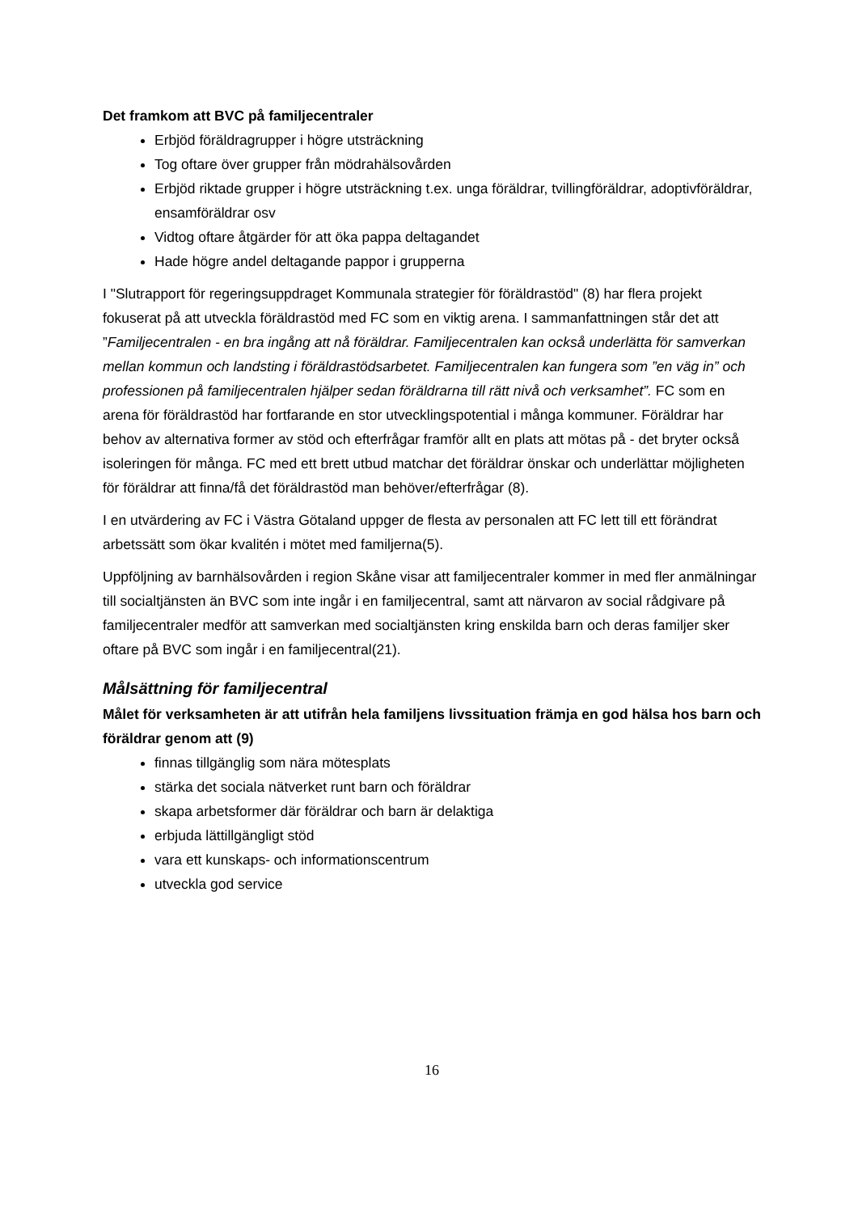Det framkom att BVC på familjecentraler
Erbjöd föräldragrupper i högre utsträckning
Tog oftare över grupper från mödrahälsovården
Erbjöd riktade grupper i högre utsträckning t.ex. unga föräldrar, tvillingföräldrar, adoptivföräldrar, ensamföräldrar osv
Vidtog oftare åtgärder för att öka pappa deltagandet
Hade högre andel deltagande pappor i grupperna
I "Slutrapport för regeringsuppdraget Kommunala strategier för föräldrastöd" (8) har flera projekt fokuserat på att utveckla föräldrastöd med FC som en viktig arena. I sammanfattningen står det att ”Familjecentralen - en bra ingång att nå föräldrar. Familjecentralen kan också underlätta för samverkan mellan kommun och landsting i föräldrastödsarbetet. Familjecentralen kan fungera som ”en väg in” och professionen på familjecentralen hjälper sedan föräldrarna till rätt nivå och verksamhet”. FC som en arena för föräldrastöd har fortfarande en stor utvecklingspotential i många kommuner. Föräldrar har behov av alternativa former av stöd och efterfrågar framför allt en plats att mötas på - det bryter också isoleringen för många. FC med ett brett utbud matchar det föräldrar önskar och underlättar möjligheten för föräldrar att finna/få det föräldrastöd man behöver/efterfrågar (8).
I en utvärdering av FC i Västra Götaland uppger de flesta av personalen att FC lett till ett förändrat arbetssätt som ökar kvalitén i mötet med familjerna(5).
Uppföljning av barnhälsovården i region Skåne visar att familjecentraler kommer in med fler anmälningar till socialtjänsten än BVC som inte ingår i en familjecentral, samt att närvaron av social rådgivare på familjecentraler medför att samverkan med socialtjänsten kring enskilda barn och deras familjer sker oftare på BVC som ingår i en familjecentral(21).
Målsättning för familjecentral
Målet för verksamheten är att utifrån hela familjens livssituation främja en god hälsa hos barn och föräldrar genom att (9)
finnas tillgänglig som nära mötesplats
stärka det sociala nätverket runt barn och föräldrar
skapa arbetsformer där föräldrar och barn är delaktiga
erbjuda lättillgängligt stöd
vara ett kunskaps- och informationscentrum
utveckla god service
16